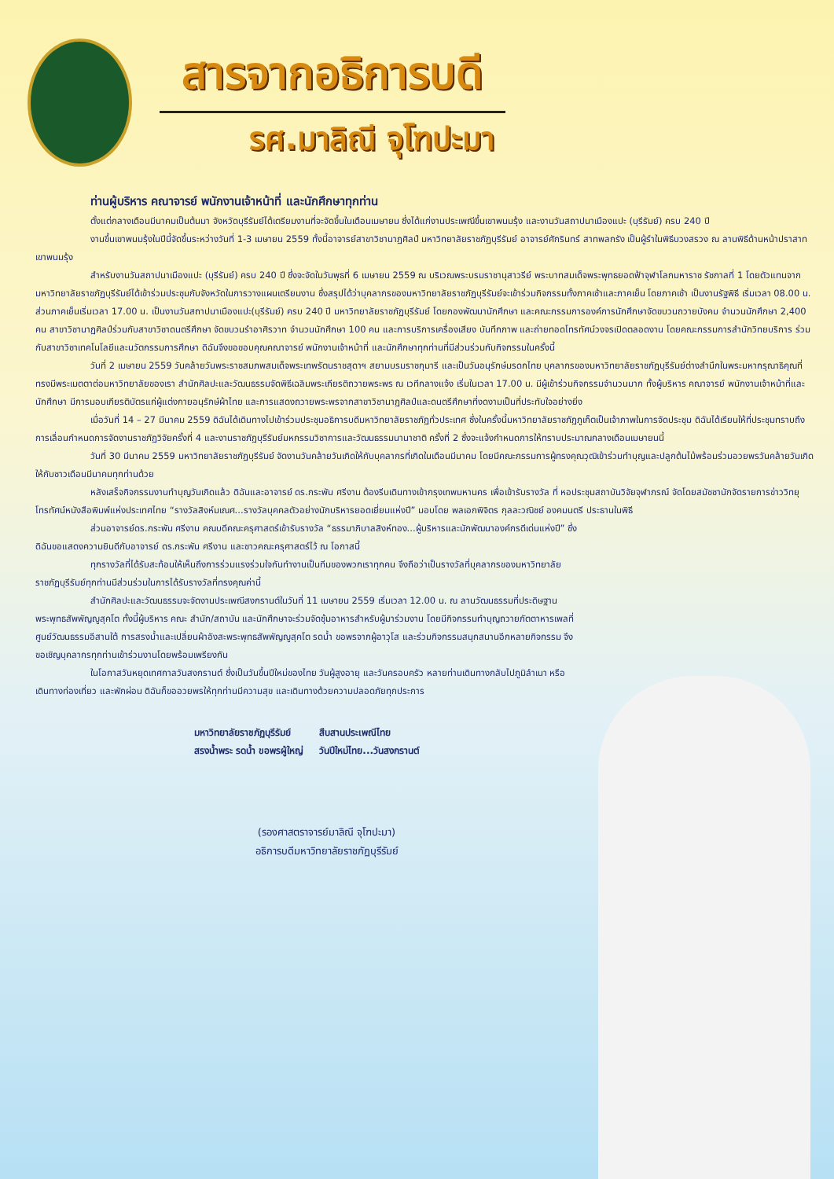สารจากอธิการบดี
รศ.มาลิณี จุโฑปะมา
ท่านผู้บริหาร คณาจารย์ พนักงานเจ้าหน้าที่ และนักศึกษาทุกท่าน
ตั้งแต่กลางเดือนมีนาคมเป็นต้นมา จังหวัดบุรีรัมย์ได้เตรียมงานที่จะจัดขึ้นในเดือนเมษายน ซึ่งได้แก่งานประเพณีขึ้นเขาพนมรุ้ง และงานวันสถาปนาเมืองแปะ (บุรีรัมย์) ครบ 240 ปี
งานขึ้นเขาพนมรุ้งในปีนี้จัดขึ้นระหว่างวันที่ 1-3 เมษายน 2559 ทั้งนี้อาจารย์สาขาวิชานาฏศิลป์ มหาวิทยาลัยราชภัฏบุรีรัมย์ อาจารย์ศักรินทร์ สาทพลกรัง เป็นผู้รำในพิธีบวงสรวง ณ ลานพิธีด้านหน้าปราสาทเขาพนมรุ้ง
สำหรับงานวันสถาปนาเมืองแปะ (บุรีรัมย์) ครบ 240 ปี ซึ่งจะจัดในวันพุธที่ 6 เมษายน 2559 ณ บริเวณพระบรมราชานุสาวรีย์ พระบาทสมเด็จพระพุทธยอดฟ้าจุฬาโลกมหาราช รัชกาลที่ 1 โดยตัวแทนจากมหาวิทยาลัยราชภัฏบุรีรัมย์ได้เข้าร่วมประชุมกับจังหวัดในการวางแผนเตรียมงาน ซึ่งสรุปได้ว่าบุคลากรของมหาวิทยาลัยราชภัฏบุรีรัมย์จะเข้าร่วมกิจกรรมทั้งภาคเช้าและภาคเย็น โดยภาคเช้า เป็นงานรัฐพิธี เริ่มเวลา 08.00 น. ส่วนภาคเย็นเริ่มเวลา 17.00 น. เป็นงานวันสถาปนาเมืองแปะ(บุรีรัมย์) ครบ 240 ปี มหาวิทยาลัยราชภัฏบุรีรัมย์ โดยกองพัฒนานักศึกษา และคณะกรรมการองค์การนักศึกษาจัดขบวนถวายบังคม จำนวนนักศึกษา 2,400 คน สาขาวิชานาฏศิลป์ร่วมกับสาขาวิชาดนตรีศึกษา จัดขบวนรำอาศิรวาท จำนวนนักศึกษา 100 คน และการบริการเครื่องเสียง บันทึกภาพ และถ่ายทอดโทรทัศน์วงจรเปิดตลอดงาน โดยคณะกรรมการสำนักวิทยบริการ ร่วมกับสาขาวิชาเทคโนโลยีและนวัตกรรมการศึกษา ดิฉันจึงขอขอบคุณคณาจารย์ พนักงานเจ้าหน้าที่ และนักศึกษาทุกท่านที่มีส่วนร่วมกับกิจกรรมในครั้งนี้
วันที่ 2 เมษายน 2559 วันคล้ายวันพระราชสมภพสมเด็จพระเทพรัตนราชสุดาฯ สยามบรมราชกุมารี และเป็นวันอนุรักษ์มรดกไทย บุคลากรของมหาวิทยาลัยราชภัฏบุรีรัมย์ต่างสำนึกในพระมหากรุณาธิคุณที่ทรงมีพระเมตตาต่อมหาวิทยาลัยของเรา สำนักศิลปะและวัฒนธรรมจัดพิธีเฉลิมพระเกียรติถวายพระพร ณ เวทีกลางแจ้ง เริ่มในเวลา 17.00 น. มีผู้เข้าร่วมกิจกรรมจำนวนมาก ทั้งผู้บริหาร คณาจารย์ พนักงานเจ้าหน้าที่และนักศึกษา มีการมอบเกียรติบัตรแก่ผู้แต่งกายอนุรักษ์ผ้าไทย และการแสดงถวายพระพรจากสาขาวิชานาฏศิลป์และดนตรีศึกษาที่งดงามเป็นที่ประทับใจอย่างยิ่ง
เมื่อวันที่ 14 – 27 มีนาคม 2559 ดิฉันได้เดินทางไปเข้าร่วมประชุมอธิการบดีมหาวิทยาลัยราชภัฏทั่วประเทศ ซึ่งในครั้งนี้มหาวิทยาลัยราชภัฏภูเก็ตเป็นเจ้าภาพในการจัดประชุม ดิฉันได้เรียนให้ที่ประชุมทราบถึงการเลื่อนกำหนดการจัดงานราชภัฏวิจัยครั้งที่ 4 และงานราชภัฏบุรีรัมย์มหกรรมวิชาการและวัฒนธรรมนานาชาติ ครั้งที่ 2 ซึ่งจะแจ้งกำหนดการให้ทราบประมาณกลางเดือนเมษายนนี้
วันที่ 30 มีนาคม 2559 มหาวิทยาลัยราชภัฏบุรีรัมย์ จัดงานวันคล้ายวันเกิดให้กับบุคลากรที่เกิดในเดือนมีนาคม โดยมีคณะกรรมการผู้ทรงคุณวุฒิเข้าร่วมทำบุญและปลูกต้นไม้พร้อมร่วมอวยพรวันคล้ายวันเกิดให้กับชาวเดือนมีนาคมทุกท่านด้วย
หลังเสร็จกิจกรรมงานทำบุญวันเกิดแล้ว ดิฉันและอาจารย์ ดร.กระพัน ศรีงาน ต้องรีบเดินทางเข้ากรุงเทพมหานคร เพื่อเข้ารับรางวัล ที่ หอประชุมสถาบันวิจัยจุฬาภรณ์ จัดโดยสมัชชานักจัดรายการข่าววิทยุ โทรทัศน์หนังสือพิมพ์แห่งประเทศไทย “รางวัลสิงห์มเณศ...รางวัลบุคคลตัวอย่างนักบริหารยอดเยี่ยมแห่งปี” มอบโดย พลเอกพิจิตร กุลละวณิชย์ องคมนตรี ประธานในพิธี
ส่วนอาจารย์ดร.กระพัน ศรีงาน คณบดีคณะครุศาสตร์เข้ารับรางวัล “ธรรมาภิบาลสิงห์ทอง...ผู้บริหารและนักพัฒนาองค์กรดีเด่นแห่งปี” ซึ่งดิฉันขอแสดงความยินดีกับอาจารย์ ดร.กระพัน ศรีงาน และชาวคณะครุศาสตร์ไว้ ณ โอกาสนี้
ทุกรางวัลที่ได้รับสะท้อนให้เห็นถึงการร่วมแรงร่วมใจกันทำงานเป็นทีมของพวกเราทุกคน จึงถือว่าเป็นรางวัลที่บุคลากรของมหาวิทยาลัยราชภัฏบุรีรัมย์ทุกท่านมีส่วนร่วมในการได้รับรางวัลที่ทรงคุณค่านี้
สำนักศิลปะและวัฒนธรรมจะจัดงานประเพณีสงกรานต์ในวันที่ 11 เมษายน 2559 เริ่มเวลา 12.00 น. ณ ลานวัฒนธรรมที่ประดิษฐานพระพุทธสัพพัญญูสุคโต ทั้งนี้ผู้บริหาร คณะ สำนัก/สถาบัน และนักศึกษาจะร่วมจัดซุ้มอาหารสำหรับผู้มาร่วมงาน โดยมีกิจกรรมทำบุญถวายภัตตาหารเพลที่ศูนย์วัฒนธรรมอีสานใต้ การสรงน้ำและเปลี่ยนผ้าอังสะพระพุทธสัพพัญญูสุคโต รดน้ำ ขอพรจากผู้อาวุโส และร่วมกิจกรรมสนุกสนานอีกหลายกิจกรรม จึงขอเชิญบุคลากรทุกท่านเข้าร่วมงานโดยพร้อมเพรียงกัน
ในโอกาสวันหยุดเทศกาลวันสงกรานต์ ซึ่งเป็นวันขึ้นปีใหม่ของไทย วันผู้สูงอายุ และวันครอบครัว หลายท่านเดินทางกลับไปภูมิลำเนา หรือเดินทางท่องเที่ยว และพักผ่อน ดิฉันก็ขออวยพรให้ทุกท่านมีความสุข และเดินทางด้วยความปลอดภัยทุกประการ
มหาวิทยาลัยราชภัฏบุรีรัมย์
สืบสานประเพณีไทย
สรงน้ำพระ รดน้ำ ขอพรผู้ใหญ่
วันปีใหม่ไทย...วันสงกรานต์
(รองศาสตราจารย์มาลิณี จุโฑปะมา)
อธิการบดีมหาวิทยาลัยราชภัฏบุรีรัมย์